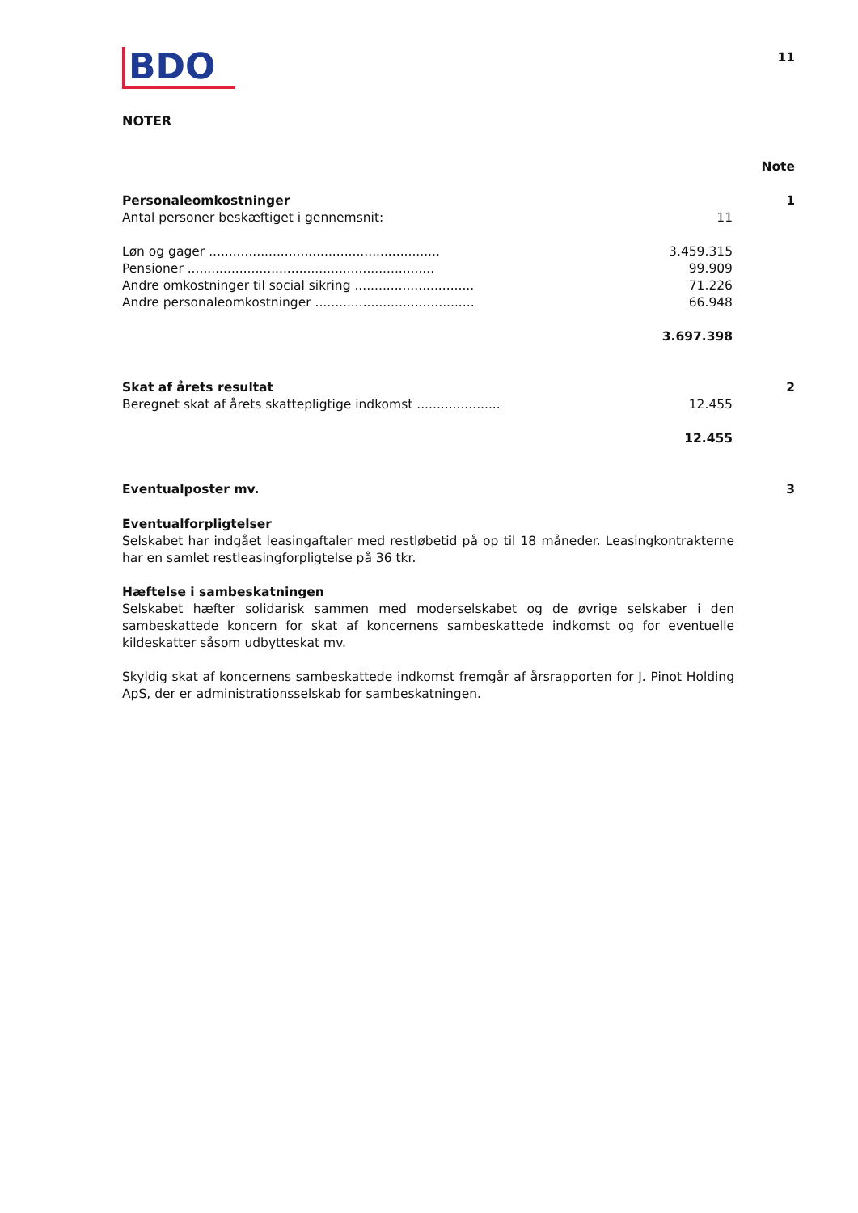BDO
11
NOTER
| | | Note |
| Personaleomkostninger | | 1 |
| Antal personer beskæftiget i gennemsnit: | 11 | |
| Løn og gager .......................................................... | 3.459.315 | |
| Pensioner .............................................................. | 99.909 | |
| Andre omkostninger til social sikring .............................. | 71.226 | |
| Andre personaleomkostninger ........................................ | 66.948 | |
| | 3.697.398 | |
| Skat af årets resultat | | 2 |
| Beregnet skat af årets skattepligtige indkomst ..................... | 12.455 | |
| | 12.455 | |
| Eventualposter mv. | | 3 |
Eventualforpligtelser
Selskabet har indgået leasingaftaler med restløbetid på op til 18 måneder. Leasingkontrakterne har en samlet restleasingforpligtelse på 36 tkr.
Hæftelse i sambeskatningen
Selskabet hæfter solidarisk sammen med moderselskabet og de øvrige selskaber i den sambeskattede koncern for skat af koncernens sambeskattede indkomst og for eventuelle kildeskatter såsom udbytteskat mv.
Skyldig skat af koncernens sambeskattede indkomst fremgår af årsrapporten for J. Pinot Holding ApS, der er administrationsselskab for sambeskatningen.